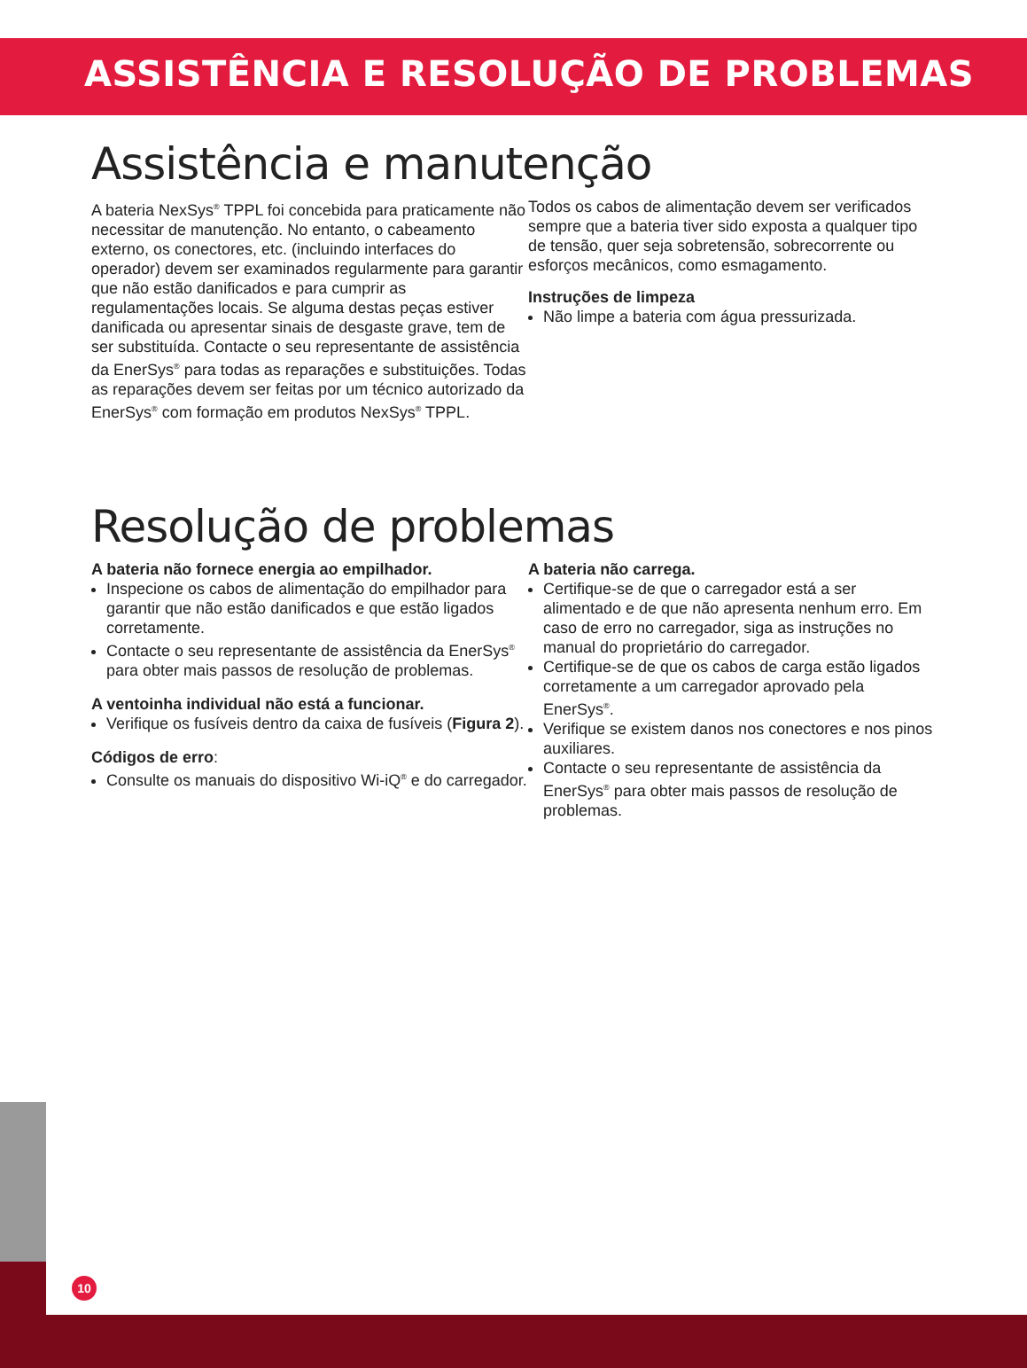ASSISTÊNCIA E RESOLUÇÃO DE PROBLEMAS
Assistência e manutenção
A bateria NexSys<sup>®</sup> TPPL foi concebida para praticamente não necessitar de manutenção. No entanto, o cabeamento externo, os conectores, etc. (incluindo interfaces do operador) devem ser examinados regularmente para garantir que não estão danificados e para cumprir as regulamentações locais. Se alguma destas peças estiver danificada ou apresentar sinais de desgaste grave, tem de ser substituída. Contacte o seu representante de assistência da EnerSys<sup>®</sup> para todas as reparações e substituições. Todas as reparações devem ser feitas por um técnico autorizado da EnerSys<sup>®</sup> com formação em produtos NexSys<sup>®</sup> TPPL.
Todos os cabos de alimentação devem ser verificados sempre que a bateria tiver sido exposta a qualquer tipo de tensão, quer seja sobretensão, sobrecorrente ou esforços mecânicos, como esmagamento.
Instruções de limpeza
Não limpe a bateria com água pressurizada.
Resolução de problemas
A bateria não fornece energia ao empilhador.
Inspecione os cabos de alimentação do empilhador para garantir que não estão danificados e que estão ligados corretamente.
Contacte o seu representante de assistência da EnerSys<sup>®</sup> para obter mais passos de resolução de problemas.
A ventoinha individual não está a funcionar.
Verifique os fusíveis dentro da caixa de fusíveis (Figura 2).
Códigos de erro:
Consulte os manuais do dispositivo Wi-iQ<sup>®</sup> e do carregador.
A bateria não carrega.
Certifique-se de que o carregador está a ser alimentado e de que não apresenta nenhum erro. Em caso de erro no carregador, siga as instruções no manual do proprietário do carregador.
Certifique-se de que os cabos de carga estão ligados corretamente a um carregador aprovado pela EnerSys<sup>®</sup>.
Verifique se existem danos nos conectores e nos pinos auxiliares.
Contacte o seu representante de assistência da EnerSys<sup>®</sup> para obter mais passos de resolução de problemas.
10